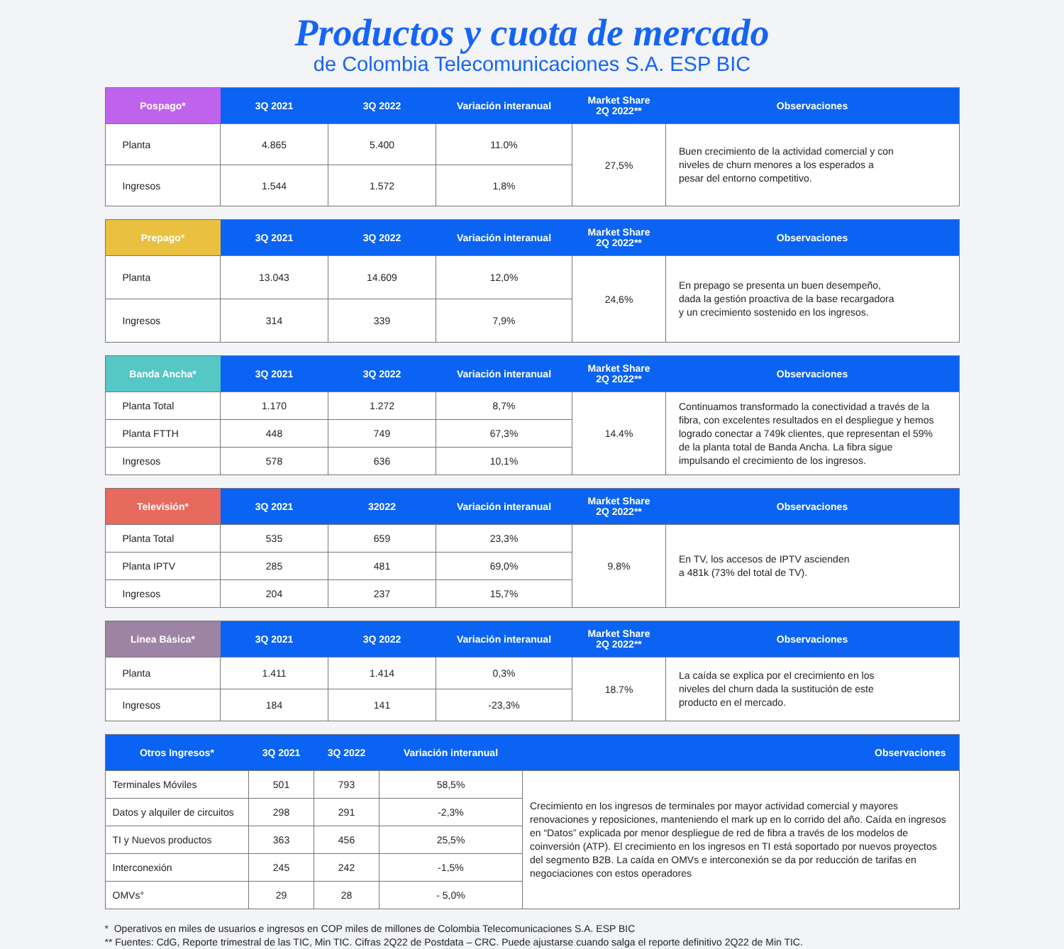Productos y cuota de mercado
de Colombia Telecomunicaciones S.A. ESP BIC
| Pospago* | 3Q 2021 | 3Q 2022 | Variación interanual | Market Share 2Q 2022** | Observaciones |
| --- | --- | --- | --- | --- | --- |
| Planta | 4.865 | 5.400 | 11.0% | 27,5% | Buen crecimiento de la actividad comercial y con niveles de churn menores a los esperados a pesar del entorno competitivo. |
| Ingresos | 1.544 | 1.572 | 1,8% | | |
| Prepago* | 3Q 2021 | 3Q 2022 | Variación interanual | Market Share 2Q 2022** | Observaciones |
| --- | --- | --- | --- | --- | --- |
| Planta | 13.043 | 14.609 | 12,0% | 24,6% | En prepago se presenta un buen desempeño, dada la gestión proactiva de la base recargadora y un crecimiento sostenido en los ingresos. |
| Ingresos | 314 | 339 | 7,9% | | |
| Banda Ancha* | 3Q 2021 | 3Q 2022 | Variación interanual | Market Share 2Q 2022** | Observaciones |
| --- | --- | --- | --- | --- | --- |
| Planta Total | 1.170 | 1.272 | 8,7% | 14.4% | Continuamos transformado la conectividad a través de la fibra, con excelentes resultados en el despliegue y hemos logrado conectar a 749k clientes, que representan el 59% de la planta total de Banda Ancha. La fibra sigue impulsando el crecimiento de los ingresos. |
| Planta FTTH | 448 | 749 | 67,3% | | |
| Ingresos | 578 | 636 | 10,1% | | |
| Televisión* | 3Q 2021 | 32022 | Variación interanual | Market Share 2Q 2022** | Observaciones |
| --- | --- | --- | --- | --- | --- |
| Planta Total | 535 | 659 | 23,3% | 9.8% | En TV, los accesos de IPTV ascienden a 481k (73% del total de TV). |
| Planta IPTV | 285 | 481 | 69,0% | | |
| Ingresos | 204 | 237 | 15,7% | | |
| Linea Básica* | 3Q 2021 | 3Q 2022 | Variación interanual | Market Share 2Q 2022** | Observaciones |
| --- | --- | --- | --- | --- | --- |
| Planta | 1.411 | 1.414 | 0,3% | 18.7% | La caída se explica por el crecimiento en los niveles del churn dada la sustitución de este producto en el mercado. |
| Ingresos | 184 | 141 | -23,3% | | |
| Otros Ingresos* | 3Q 2021 | 3Q 2022 | Variación interanual | Observaciones |
| --- | --- | --- | --- | --- |
| Terminales Móviles | 501 | 793 | 58,5% | Crecimiento en los ingresos de terminales por mayor actividad comercial y mayores renovaciones y reposiciones, manteniendo el mark up en lo corrido del año. Caída en ingresos en “Datos” explicada por menor despliegue de red de fibra a través de los modelos de coinversión (ATP). El crecimiento en los ingresos en TI está soportado por nuevos proyectos del segmento B2B. La caída en OMVs e interconexión se da por reducción de tarifas en negociaciones con estos operadores |
| Datos y alquiler de circuitos | 298 | 291 | -2,3% | |
| TI y Nuevos productos | 363 | 456 | 25,5% | |
| Interconexión | 245 | 242 | -1,5% | |
| OMVs° | 29 | 28 | - 5,0% | |
* Operativos en miles de usuarios e ingresos en COP miles de millones de Colombia Telecomunicaciones S.A. ESP BIC
** Fuentes: CdG, Reporte trimestral de las TIC, Min TIC. Cifras 2Q22 de Postdata – CRC. Puede ajustarse cuando salga el reporte definitivo 2Q22 de Min TIC.